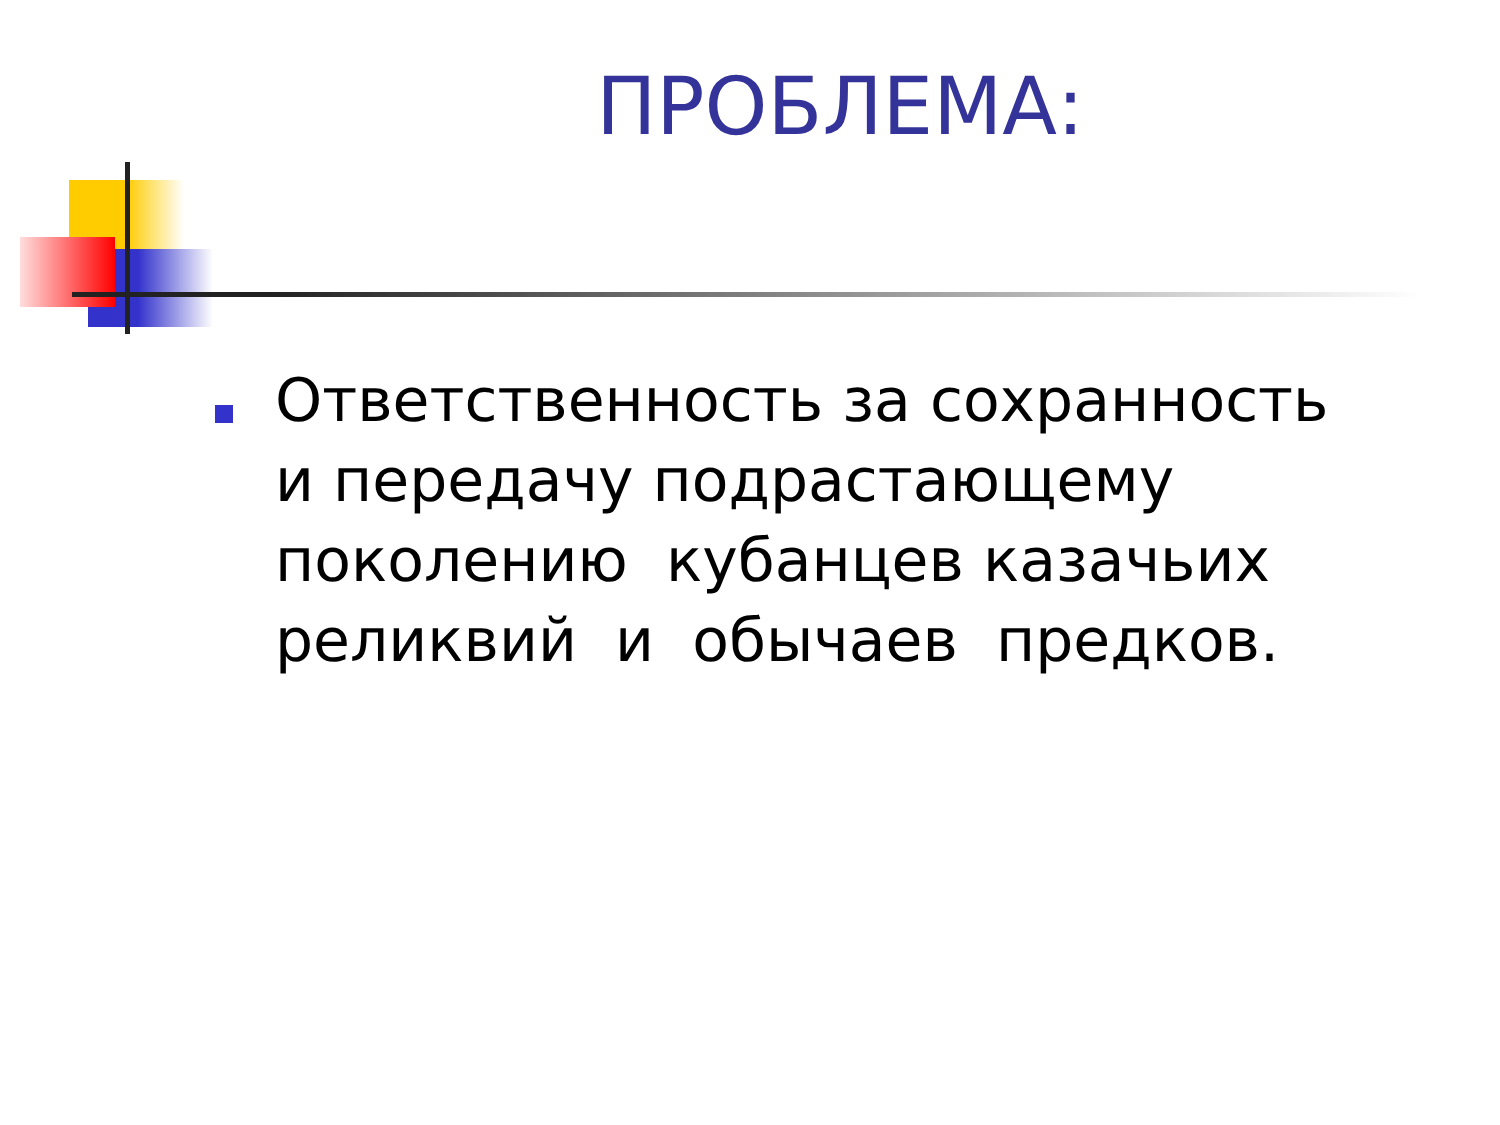ПРОБЛЕМА:
Ответственность за сохранность и передачу подрастающему поколению кубанцев казачьих реликвий и обычаев предков.